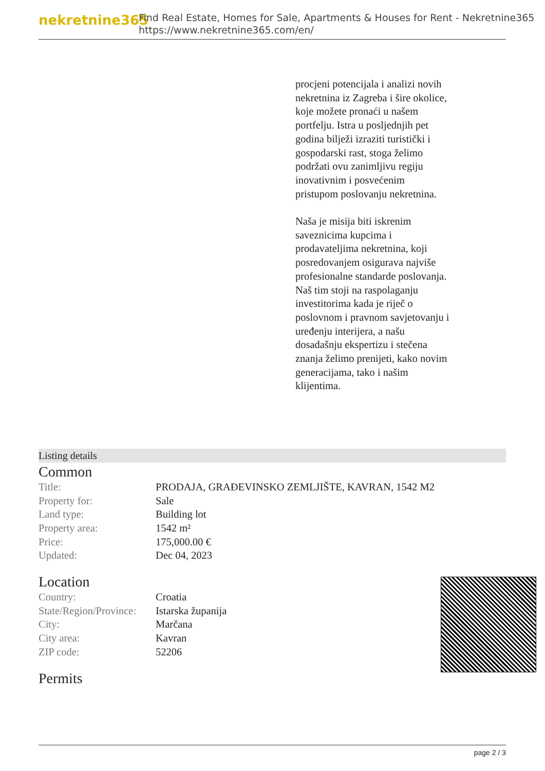nekretnine365
Find Real Estate, Homes for Sale, Apartments & Houses for Rent - Nekretnine365
https://www.nekretnine365.com/en/
procjeni potencijala i analizi novih nekretnina iz Zagreba i šire okolice, koje možete pronaći u našem portfelju. Istra u posljednjih pet godina bilježi izraziti turistički i gospodarski rast, stoga želimo podržati ovu zanimljivu regiju inovativnim i posvećenim pristupom poslovanju nekretnina.
Naša je misija biti iskrenim saveznicima kupcima i prodavateljima nekretnina, koji posredovanjem osigurava najviše profesionalne standarde poslovanja.
Naš tim stoji na raspolaganju investitorima kada je riječ o poslovnom i pravnom savjetovanju i uređenju interijera, a našu dosadašnju ekspertizu i stečena znanja želimo prenijeti, kako novim generacijama, tako i našim klijentima.
Listing details
Common
| Title: | PRODAJA, GRAĐEVINSKO ZEMLJIŠTE, KAVRAN, 1542 M2 |
| Property for: | Sale |
| Land type: | Building lot |
| Property area: | 1542 m² |
| Price: | 175,000.00 € |
| Updated: | Dec 04, 2023 |
Location
| Country: | Croatia |
| State/Region/Province: | Istarska županija |
| City: | Marčana |
| City area: | Kavran |
| ZIP code: | 52206 |
Permits
page 2 / 3